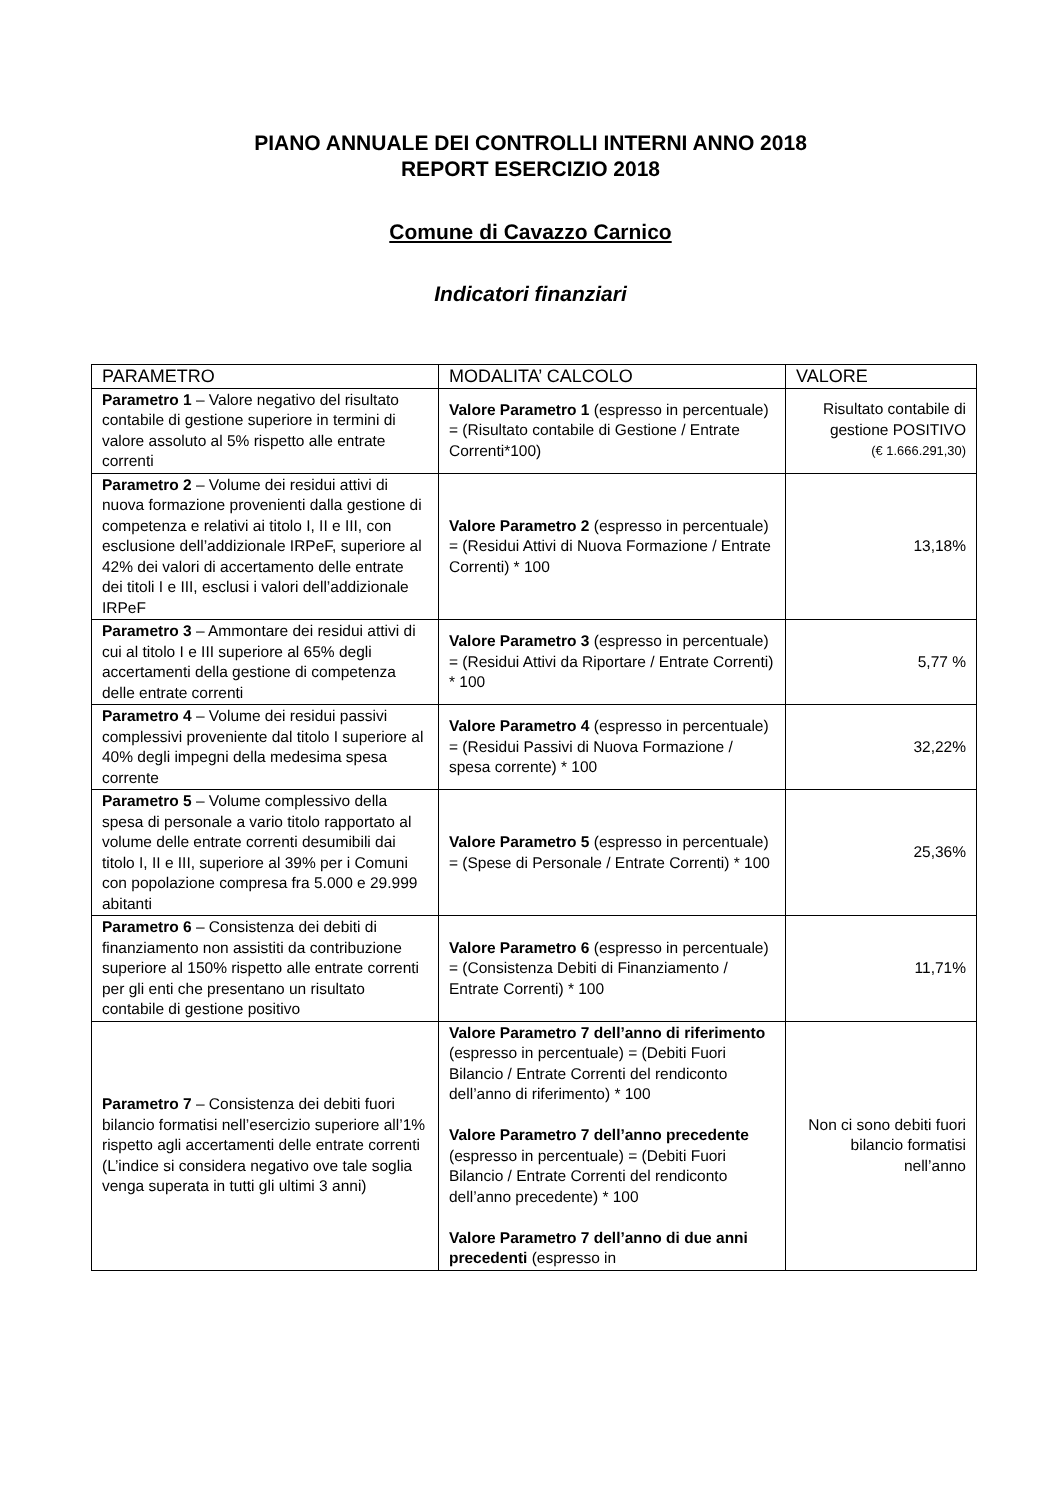PIANO ANNUALE DEI CONTROLLI INTERNI ANNO 2018
REPORT ESERCIZIO 2018
Comune di Cavazzo Carnico
Indicatori finanziari
| PARAMETRO | MODALITA’ CALCOLO | VALORE |
| --- | --- | --- |
| Parametro 1 – Valore negativo del risultato contabile di gestione superiore in termini di valore assoluto al 5% rispetto alle entrate correnti | Valore Parametro 1 (espresso in percentuale) = (Risultato contabile di Gestione / Entrate Correnti*100) | Risultato contabile di gestione POSITIVO (€ 1.666.291,30) |
| Parametro 2 – Volume dei residui attivi di nuova formazione provenienti dalla gestione di competenza e relativi ai titolo I, II e III, con esclusione dell’addizionale IRPeF, superiore al 42% dei valori di accertamento delle entrate dei titoli I e III, esclusi i valori dell’addizionale IRPeF | Valore Parametro 2 (espresso in percentuale) = (Residui Attivi di Nuova Formazione / Entrate Correnti) * 100 | 13,18% |
| Parametro 3 – Ammontare dei residui attivi di cui al titolo I e III superiore al 65% degli accertamenti della gestione di competenza delle entrate correnti | Valore Parametro 3 (espresso in percentuale) = (Residui Attivi da Riportare / Entrate Correnti) * 100 | 5,77 % |
| Parametro 4 – Volume dei residui passivi complessivi proveniente dal titolo I superiore al 40% degli impegni della medesima spesa corrente | Valore Parametro 4 (espresso in percentuale) = (Residui Passivi di Nuova Formazione / spesa corrente) * 100 | 32,22% |
| Parametro 5 – Volume complessivo della spesa di personale a vario titolo rapportato al volume delle entrate correnti desumibili dai titolo I, II e III, superiore al 39% per i Comuni con popolazione compresa fra 5.000 e 29.999 abitanti | Valore Parametro 5 (espresso in percentuale) = (Spese di Personale / Entrate Correnti) * 100 | 25,36% |
| Parametro 6 – Consistenza dei debiti di finanziamento non assistiti da contribuzione superiore al 150% rispetto alle entrate correnti per gli enti che presentano un risultato contabile di gestione positivo | Valore Parametro 6 (espresso in percentuale) = (Consistenza Debiti di Finanziamento / Entrate Correnti) * 100 | 11,71% |
| Parametro 7 – Consistenza dei debiti fuori bilancio formatisi nell’esercizio superiore all’1% rispetto agli accertamenti delle entrate correnti (L’indice si considera negativo ove tale soglia venga superata in tutti gli ultimi 3 anni) | Valore Parametro 7 dell’anno di riferimento (espresso in percentuale) = (Debiti Fuori Bilancio / Entrate Correnti del rendiconto dell’anno di riferimento) * 100 Valore Parametro 7 dell’anno precedente (espresso in percentuale) = (Debiti Fuori Bilancio / Entrate Correnti del rendiconto dell’anno precedente) * 100 Valore Parametro 7 dell’anno di due anni precedenti (espresso in | Non ci sono debiti fuori bilancio formatisi nell’anno |